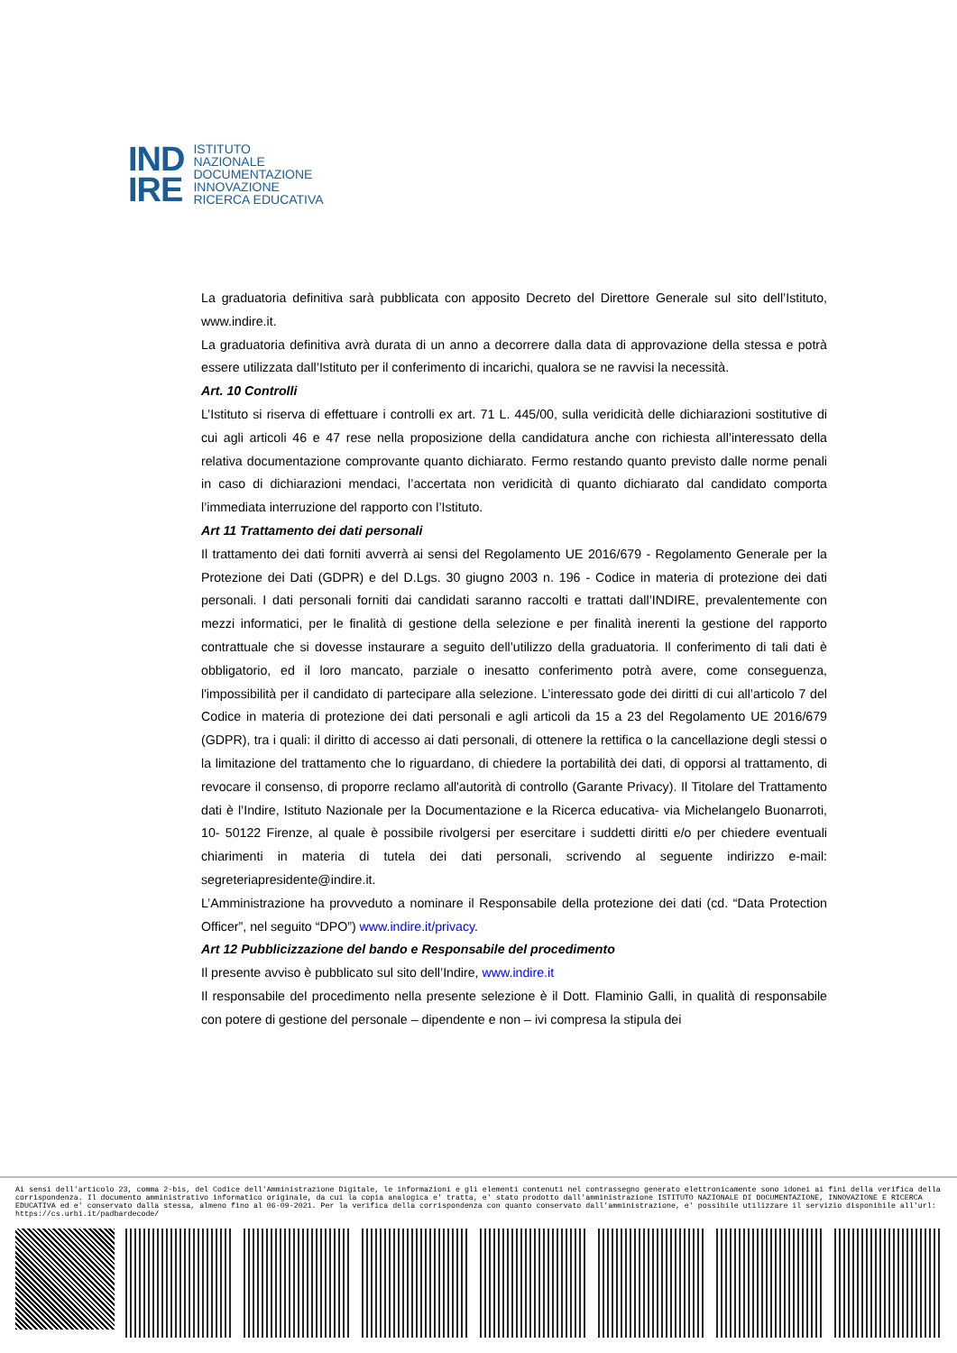IND
IRE
ISTITUTO
NAZIONALE
DOCUMENTAZIONE
INNOVAZIONE
RICERCA EDUCATIVA
La graduatoria definitiva sarà pubblicata con apposito Decreto del Direttore Generale sul sito dell’Istituto, www.indire.it.
La graduatoria definitiva avrà durata di un anno a decorrere dalla data di approvazione della stessa e potrà essere utilizzata dall’Istituto per il conferimento di incarichi, qualora se ne ravvisi la necessità.
Art. 10 Controlli
L’Istituto si riserva di effettuare i controlli ex art. 71 L. 445/00, sulla veridicità delle dichiarazioni sostitutive di cui agli articoli 46 e 47 rese nella proposizione della candidatura anche con richiesta all’interessato della relativa documentazione comprovante quanto dichiarato. Fermo restando quanto previsto dalle norme penali in caso di dichiarazioni mendaci, l’accertata non veridicità di quanto dichiarato dal candidato comporta l’immediata interruzione del rapporto con l’Istituto.
Art 11 Trattamento dei dati personali
Il trattamento dei dati forniti avverrà ai sensi del Regolamento UE 2016/679 - Regolamento Generale per la Protezione dei Dati (GDPR) e del D.Lgs. 30 giugno 2003 n. 196 - Codice in materia di protezione dei dati personali. I dati personali forniti dai candidati saranno raccolti e trattati dall’INDIRE, prevalentemente con mezzi informatici, per le finalità di gestione della selezione e per finalità inerenti la gestione del rapporto contrattuale che si dovesse instaurare a seguito dell’utilizzo della graduatoria. Il conferimento di tali dati è obbligatorio, ed il loro mancato, parziale o inesatto conferimento potrà avere, come conseguenza, l'impossibilità per il candidato di partecipare alla selezione. L’interessato gode dei diritti di cui all’articolo 7 del Codice in materia di protezione dei dati personali e agli articoli da 15 a 23 del Regolamento UE 2016/679 (GDPR), tra i quali: il diritto di accesso ai dati personali, di ottenere la rettifica o la cancellazione degli stessi o la limitazione del trattamento che lo riguardano, di chiedere la portabilità dei dati, di opporsi al trattamento, di revocare il consenso, di proporre reclamo all'autorità di controllo (Garante Privacy). Il Titolare del Trattamento dati è l’Indire, Istituto Nazionale per la Documentazione e la Ricerca educativa- via Michelangelo Buonarroti, 10- 50122 Firenze, al quale è possibile rivolgersi per esercitare i suddetti diritti e/o per chiedere eventuali chiarimenti in materia di tutela dei dati personali, scrivendo al seguente indirizzo e-mail: segreteriapresidente@indire.it.
L’Amministrazione ha provveduto a nominare il Responsabile della protezione dei dati (cd. “Data Protection Officer”, nel seguito “DPO”) www.indire.it/privacy.
Art 12 Pubblicizzazione del bando e Responsabile del procedimento
Il presente avviso è pubblicato sul sito dell’Indire, www.indire.it
Il responsabile del procedimento nella presente selezione è il Dott. Flaminio Galli, in qualità di responsabile con potere di gestione del personale – dipendente e non – ivi compresa la stipula dei
Ai sensi dell'articolo 23, comma 2-bis, del Codice dell'Amministrazione Digitale, le informazioni e gli elementi contenuti nel contrassegno generato elettronicamente sono idonei ai fini della verifica della corrispondenza. Il documento amministrativo informatico originale, da cui la copia analogica e' tratta, e' stato prodotto dall'amministrazione ISTITUTO NAZIONALE DI DOCUMENTAZIONE, INNOVAZIONE E RICERCA EDUCATIVA ed e' conservato dalla stessa, almeno fino al 06-09-2021. Per la verifica della corrispondenza con quanto conservato dall'amministrazione, e' possibile utilizzare il servizio disponibile all'url: https://cs.urbi.it/padbardecode/